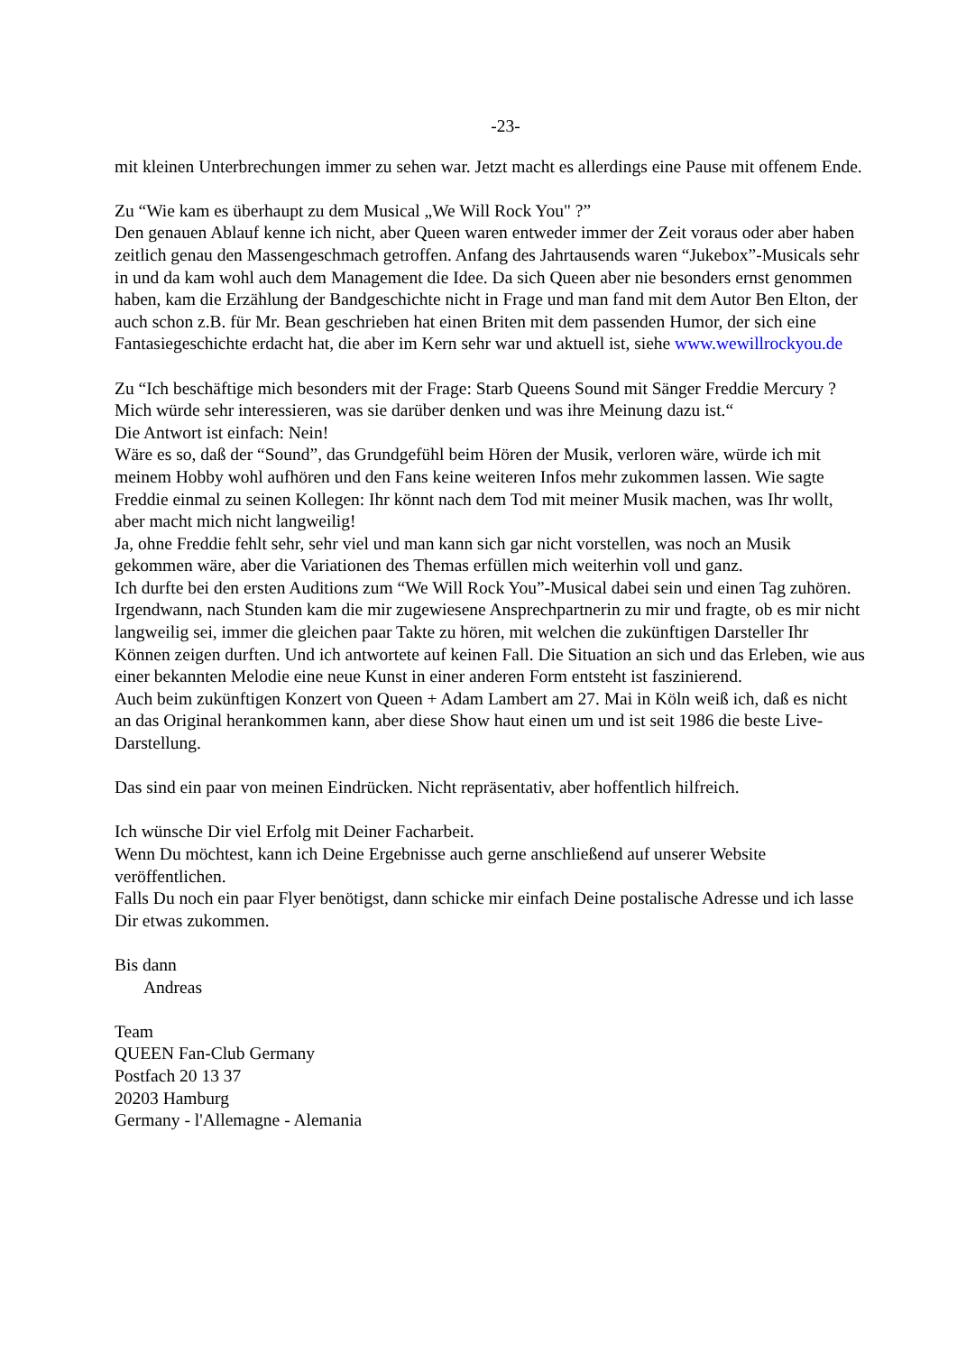-23-
mit kleinen Unterbrechungen immer zu sehen war. Jetzt macht es allerdings eine Pause mit offenem Ende.
Zu “Wie kam es überhaupt zu dem Musical „We Will Rock You" ?”
Den genauen Ablauf kenne ich nicht, aber Queen waren entweder immer der Zeit voraus oder aber haben zeitlich genau den Massengeschmach getroffen. Anfang des Jahrtausends waren “Jukebox”-Musicals sehr in und da kam wohl auch dem Management die Idee. Da sich Queen aber nie besonders ernst genommen haben, kam die Erzählung der Bandgeschichte nicht in Frage und man fand mit dem Autor Ben Elton, der auch schon z.B. für Mr. Bean geschrieben hat einen Briten mit dem passenden Humor, der sich eine Fantasiegeschichte erdacht hat, die aber im Kern sehr war und aktuell ist, siehe www.wewillrockyou.de
Zu “Ich beschäftige mich besonders mit der Frage: Starb Queens Sound mit Sänger Freddie Mercury ? Mich würde sehr interessieren, was sie darüber denken und was ihre Meinung dazu ist.“
Die Antwort ist einfach: Nein!
Wäre es so, daß der “Sound”, das Grundgefühl beim Hören der Musik, verloren wäre, würde ich mit meinem Hobby wohl aufhören und den Fans keine weiteren Infos mehr zukommen lassen. Wie sagte Freddie einmal zu seinen Kollegen: Ihr könnt nach dem Tod mit meiner Musik machen, was Ihr wollt, aber macht mich nicht langweilig!
Ja, ohne Freddie fehlt sehr, sehr viel und man kann sich gar nicht vorstellen, was noch an Musik gekommen wäre, aber die Variationen des Themas erfüllen mich weiterhin voll und ganz.
Ich durfte bei den ersten Auditions zum “We Will Rock You”-Musical dabei sein und einen Tag zuhören. Irgendwann, nach Stunden kam die mir zugewiesene Ansprechpartnerin zu mir und fragte, ob es mir nicht langweilig sei, immer die gleichen paar Takte zu hören, mit welchen die zukünftigen Darsteller Ihr Können zeigen durften. Und ich antwortete auf keinen Fall. Die Situation an sich und das Erleben, wie aus einer bekannten Melodie eine neue Kunst in einer anderen Form entsteht ist faszinierend.
Auch beim zukünftigen Konzert von Queen + Adam Lambert am 27. Mai in Köln weiß ich, daß es nicht an das Original herankommen kann, aber diese Show haut einen um und ist seit 1986 die beste Live-Darstellung.
Das sind ein paar von meinen Eindrücken. Nicht repräsentativ, aber hoffentlich hilfreich.
Ich wünsche Dir viel Erfolg mit Deiner Facharbeit.
Wenn Du möchtest, kann ich Deine Ergebnisse auch gerne anschließend auf unserer Website veröffentlichen.
Falls Du noch ein paar Flyer benötigst, dann schicke mir einfach Deine postalische Adresse und ich lasse Dir etwas zukommen.
Bis dann
Andreas
Team
QUEEN Fan-Club Germany
Postfach 20 13 37
20203 Hamburg
Germany - l'Allemagne - Alemania